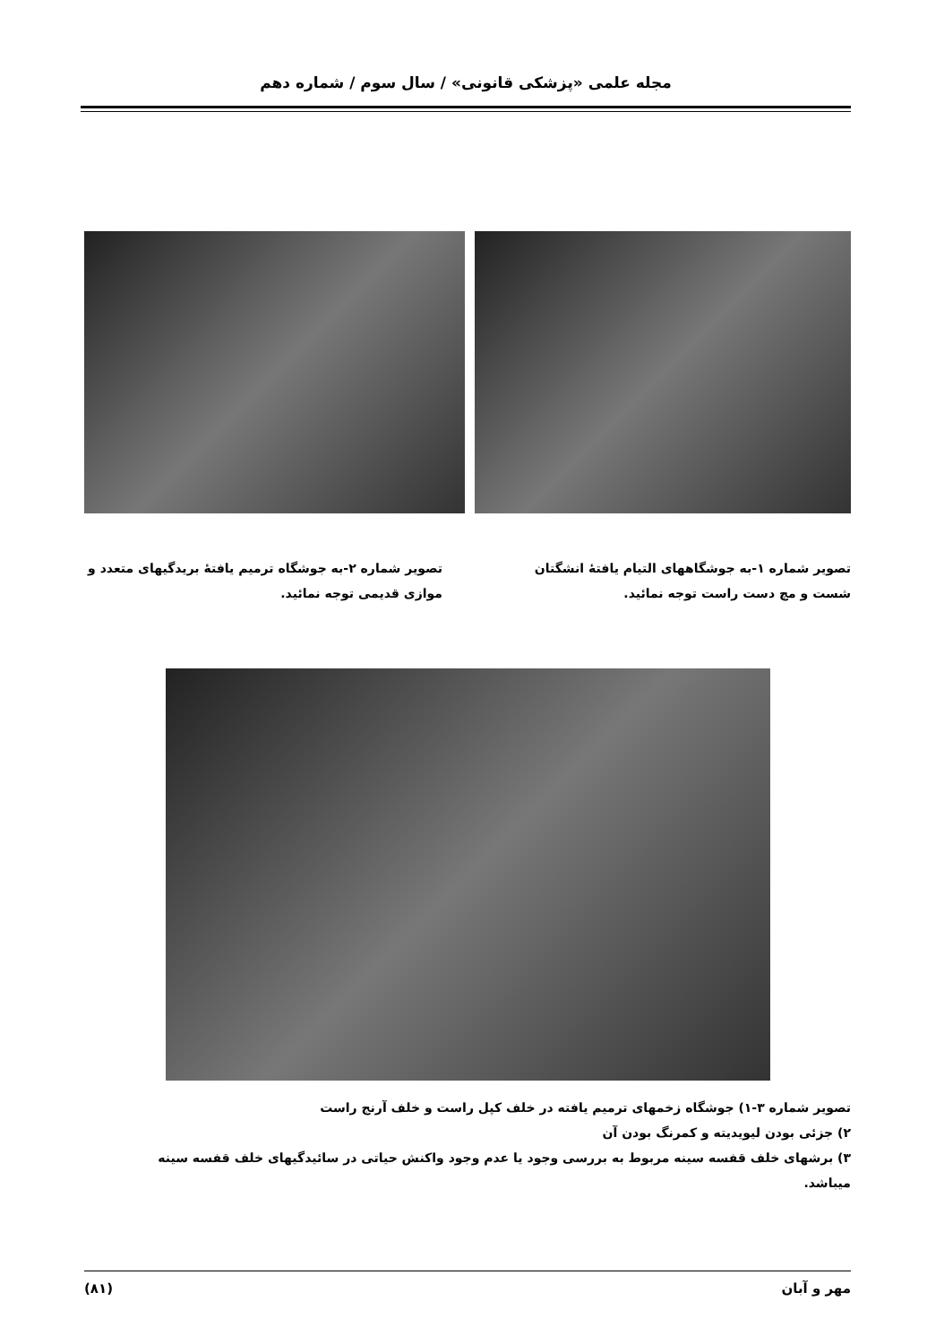مجله علمی «پزشکی قانونی» / سال سوم / شماره دهم
تصویر شماره ۱-به جوشگاههای التیام یافتهٔ انشگتان شست و مچ دست راست توجه نمائید.
تصویر شماره ۲-به جوشگاه ترمیم یافتهٔ بریدگیهای متعدد و موازی قدیمی توجه نمائید.
تصویر شماره ۳-۱) جوشگاه زخمهای ترمیم یافته در خلف کپل راست و خلف آرنج راست
۲) جزئی بودن لیویدیته و کمرنگ بودن آن
۳) برشهای خلف قفسه سینه مربوط به بررسی وجود یا عدم وجود واکنش حیاتی در سائیدگیهای خلف قفسه سینه میباشد.
مهر و آبان (۸۱)